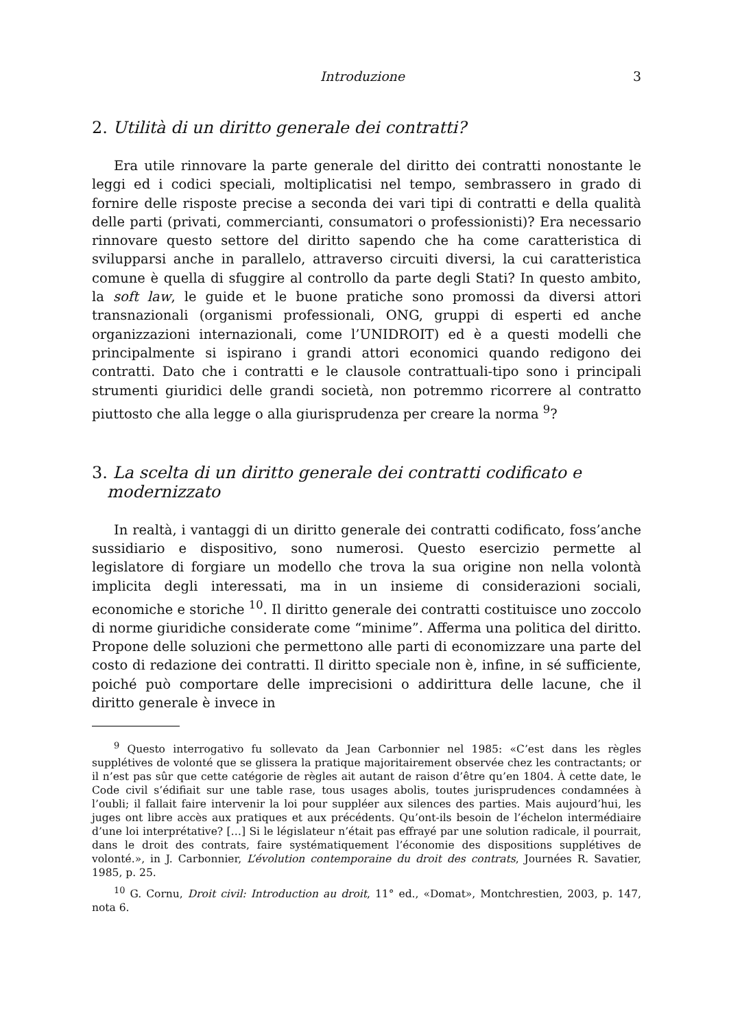Introduzione 3
2. Utilità di un diritto generale dei contratti?
Era utile rinnovare la parte generale del diritto dei contratti nonostante le leggi ed i codici speciali, moltiplicatisi nel tempo, sembrassero in grado di fornire delle risposte precise a seconda dei vari tipi di contratti e della qualità delle parti (privati, commercianti, consumatori o professionisti)? Era necessario rinnovare questo settore del diritto sapendo che ha come caratteristica di svilupparsi anche in parallelo, attraverso circuiti diversi, la cui caratteristica comune è quella di sfuggire al controllo da parte degli Stati? In questo ambito, la soft law, le guide et le buone pratiche sono promossi da diversi attori transnazionali (organismi professionali, ONG, gruppi di esperti ed anche organizzazioni internazionali, come l’UNIDROIT) ed è a questi modelli che principalmente si ispirano i grandi attori economici quando redigono dei contratti. Dato che i contratti e le clausole contrattuali-tipo sono i principali strumenti giuridici delle grandi società, non potremmo ricorrere al contratto piuttosto che alla legge o alla giurisprudenza per creare la norma <sup>9</sup>?
3. La scelta di un diritto generale dei contratti codificato e modernizzato
In realtà, i vantaggi di un diritto generale dei contratti codificato, fos­s’anche sussidiario e dispositivo, sono numerosi. Questo esercizio permette al legislatore di forgiare un modello che trova la sua origine non nella volontà implicita degli interessati, ma in un insieme di considerazioni sociali, economiche e storiche <sup>10</sup>. Il diritto generale dei contratti costituisce uno zoccolo di norme giuridiche considerate come “minime”. Afferma una politica del diritto. Propone delle soluzioni che permettono alle parti di economizzare una parte del costo di redazione dei contratti. Il diritto speciale non è, infine, in sé sufficiente, poiché può comportare delle imprecisioni o addirittura delle lacune, che il diritto generale è invece in
<sup>9</sup> Questo interrogativo fu sollevato da Jean Carbonnier nel 1985: «C’est dans les règles supplétives de volonté que se glissera la pratique majoritairement observée chez les contractants; or il n’est pas sûr que cette catégorie de règles ait autant de raison d’être qu’en 1804. À cette date, le Code civil s’édifiait sur une table rase, tous usages abolis, toutes jurisprudences condamnées à l’oubli; il fallait faire intervenir la loi pour suppléer aux silences des parties. Mais aujourd’hui, les juges ont libre accès aux pratiques et aux précédents. Qu’ont-ils besoin de l’échelon intermédiaire d’une loi interprétative? […] Si le législateur n’était pas effrayé par une solution radicale, il pourrait, dans le droit des contrats, faire systématiquement l’économie des dispositions supplétives de volonté.», in J. Carbonnier, L’évolution contemporaine du droit des contrats, Journées R. Savatier, 1985, p. 25.
<sup>10</sup> G. Cornu, Droit civil: Introduction au droit, 11° ed., «Domat», Montchrestien, 2003, p. 147, nota 6.